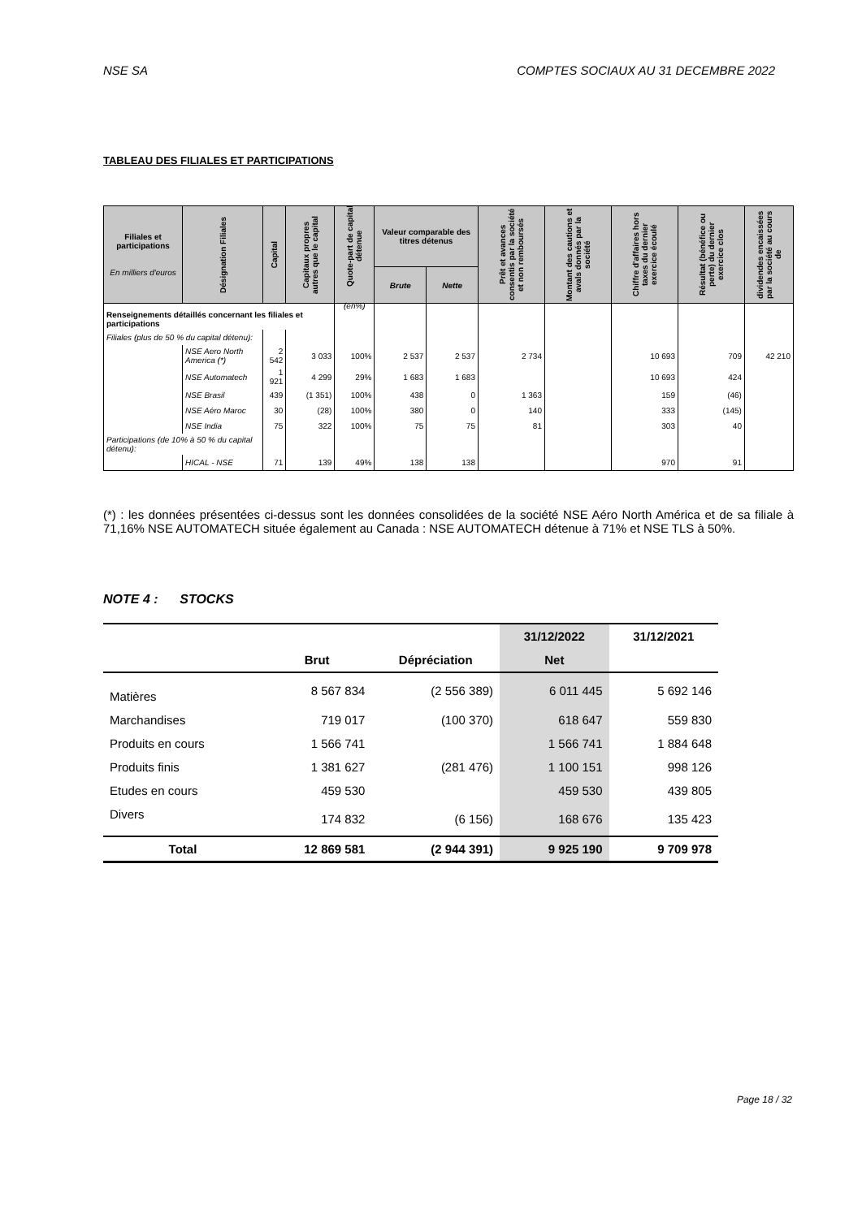NSE SA COMPTES SOCIAUX AU 31 DECEMBRE 2022
TABLEAU DES FILIALES ET PARTICIPATIONS
| Filiales et participations En milliers d'euros | Désignation Filiales | Capital | Capitaux propres autres que le capital | Quote-part de capital détenue (en%) | Valeur comparable des titres détenus | | Prêt et avances consentis par la société et non remboursés | Montant des cautions et avals donnés par la société | Chiffre d'affaires hors taxes du dernier exercice écoulé | Résultat (bénéfice ou perte) du dernier exercice clos | dividendes encaissées par la société au cours de |
| --- | --- | --- | --- | --- | --- | --- | --- | --- | --- | --- | --- |
| | | | | | Brute | Nette | | | | | |
| Renseignements détaillés concernant les filiales et participations | | | | | | | | | | | |
| Filiales (plus de 50 % du capital détenu): | | | | | | | | | | | |
| | NSE Aero North America (*) | 2 542 | 3 033 | 100% | 2 537 | 2 537 | 2 734 | | 10 693 | 709 | 42 210 |
| | NSE Automatech | 1 921 | 4 299 | 29% | 1 683 | 1 683 | | | 10 693 | 424 | |
| | NSE Brasil | 439 | (1 351) | 100% | 438 | 0 | 1 363 | | 159 | (46) | |
| | NSE Aéro Maroc | 30 | (28) | 100% | 380 | 0 | 140 | | 333 | (145) | |
| | NSE India | 75 | 322 | 100% | 75 | 75 | 81 | | 303 | 40 | |
| Participations (de 10% à 50 % du capital détenu): | | | | | | | | | | | |
| | HICAL - NSE | 71 | 139 | 49% | 138 | 138 | | | 970 | 91 | |
(*) : les données présentées ci-dessus sont les données consolidées de la société NSE Aéro North América et de sa filiale à 71,16% NSE AUTOMATECH située également au Canada : NSE AUTOMATECH détenue à 71% et NSE TLS à 50%.
NOTE 4 : STOCKS
| | | | 31/12/2022 | 31/12/2021 |
| --- | --- | --- | --- | --- |
| | Brut | Dépréciation | Net | |
| Matières | 8 567 834 | (2 556 389) | 6 011 445 | 5 692 146 |
| Marchandises | 719 017 | (100 370) | 618 647 | 559 830 |
| Produits en cours | 1 566 741 | | 1 566 741 | 1 884 648 |
| Produits finis | 1 381 627 | (281 476) | 1 100 151 | 998 126 |
| Etudes en cours | 459 530 | | 459 530 | 439 805 |
| Divers | 174 832 | (6 156) | 168 676 | 135 423 |
| Total | 12 869 581 | (2 944 391) | 9 925 190 | 9 709 978 |
Page 18 / 32